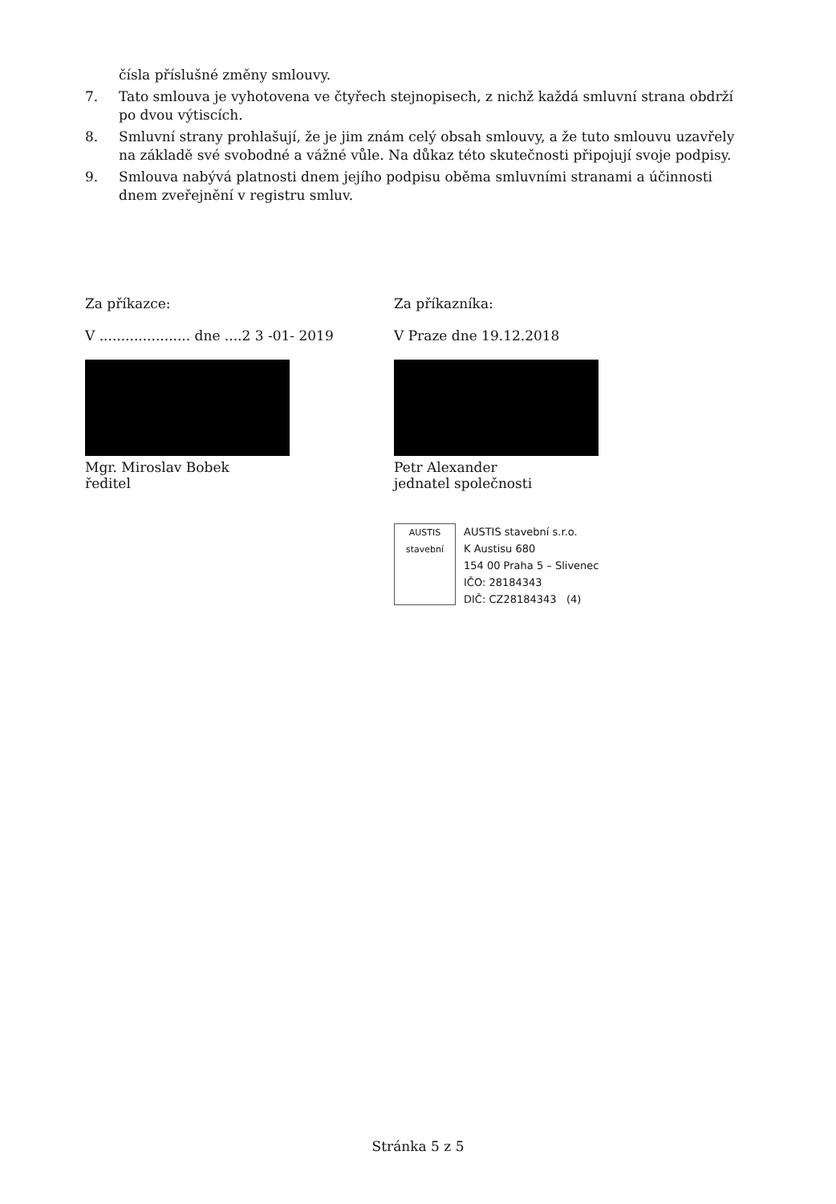čísla příslušné změny smlouvy.
7. Tato smlouva je vyhotovena ve čtyřech stejnopisech, z nichž každá smluvní strana obdrží po dvou výtiscích.
8. Smluvní strany prohlašují, že je jim znám celý obsah smlouvy, a že tuto smlouvu uzavřely na základě své svobodné a vážné vůle. Na důkaz této skutečnosti připojují svoje podpisy.
9. Smlouva nabývá platnosti dnem jejího podpisu oběma smluvními stranami a účinnosti dnem zveřejnění v registru smluv.
Za příkazce:
V ..................... dne ....2 3 -01- 2019
Mgr. Miroslav Bobek
ředitel
Za příkazníka:
V Praze dne 19.12.2018
Petr Alexander
jednatel společnosti
AUSTIS
stavební
AUSTIS stavební s.r.o.
K Austisu 680
154 00 Praha 5 – Slivenec
IČO: 28184343
DIČ: CZ28184343 (4)
Stránka 5 z 5